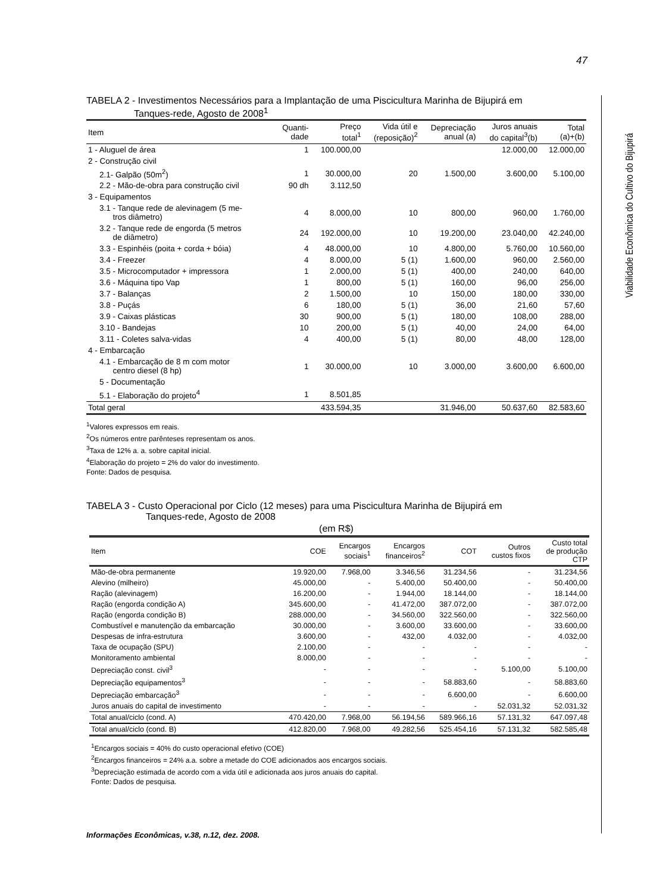47
Viabilidade Econômica do Cultivo do Bijupirá
TABELA 2 - Investimentos Necessários para a Implantação de uma Piscicultura Marinha de Bijupirá em
Tanques-rede, Agosto de 2008<sup>1</sup>
| Item | Quanti- dade | Preço total<sup>1</sup> | Vida útil e (reposição)<sup>2</sup> | Depreciação anual (a) | Juros anuais do capital<sup>3</sup>(b) | Total (a)+(b) |
| --- | --- | --- | --- | --- | --- | --- |
| 1 - Aluguel de área | 1 | 100.000,00 | | | 12.000,00 | 12.000,00 |
| 2 - Construção civil | | | | | | |
| 2.1- Galpão (50m<sup>2</sup>) | 1 | 30.000,00 | 20 | 1.500,00 | 3.600,00 | 5.100,00 |
| 2.2 - Mão-de-obra para construção civil | 90 dh | 3.112,50 | | | | |
| 3 - Equipamentos | | | | | | |
| 3.1 - Tanque rede de alevinagem (5 me- tros diâmetro) | 4 | 8.000,00 | 10 | 800,00 | 960,00 | 1.760,00 |
| 3.2 - Tanque rede de engorda (5 metros de diâmetro) | 24 | 192.000,00 | 10 | 19.200,00 | 23.040,00 | 42.240,00 |
| 3.3 - Espinhéis (poita + corda + bóia) | 4 | 48.000,00 | 10 | 4.800,00 | 5.760,00 | 10.560,00 |
| 3.4 - Freezer | 4 | 8.000,00 | 5 (1) | 1.600,00 | 960,00 | 2.560,00 |
| 3.5 - Microcomputador + impressora | 1 | 2.000,00 | 5 (1) | 400,00 | 240,00 | 640,00 |
| 3.6 - Máquina tipo Vap | 1 | 800,00 | 5 (1) | 160,00 | 96,00 | 256,00 |
| 3.7 - Balanças | 2 | 1.500,00 | 10 | 150,00 | 180,00 | 330,00 |
| 3.8 - Puçás | 6 | 180,00 | 5 (1) | 36,00 | 21,60 | 57,60 |
| 3.9 - Caixas plásticas | 30 | 900,00 | 5 (1) | 180,00 | 108,00 | 288,00 |
| 3.10 - Bandejas | 10 | 200,00 | 5 (1) | 40,00 | 24,00 | 64,00 |
| 3.11 - Coletes salva-vidas | 4 | 400,00 | 5 (1) | 80,00 | 48,00 | 128,00 |
| 4 - Embarcação | | | | | | |
| 4.1 - Embarcação de 8 m com motor centro diesel (8 hp) | 1 | 30.000,00 | 10 | 3.000,00 | 3.600,00 | 6.600,00 |
| 5 - Documentação | | | | | | |
| 5.1 - Elaboração do projeto<sup>4</sup> | 1 | 8.501,85 | | | | |
| Total geral | | 433.594,35 | | 31.946,00 | 50.637,60 | 82.583,60 |
<sup>1</sup> Valores expressos em reais.
<sup>2</sup> Os números entre parênteses representam os anos.
<sup>3</sup> Taxa de 12% a. a. sobre capital inicial.
<sup>4</sup> Elaboração do projeto = 2% do valor do investimento.
Fonte: Dados de pesquisa.
TABELA 3 - Custo Operacional por Ciclo (12 meses) para uma Piscicultura Marinha de Bijupirá em
Tanques-rede, Agosto de 2008
(em R$)
| Item | COE | Encargos sociais<sup>1</sup> | Encargos financeiros<sup>2</sup> | COT | Outros custos fixos | Custo total de produção CTP |
| --- | --- | --- | --- | --- | --- | --- |
| Mão-de-obra permanente | 19.920,00 | 7.968,00 | 3.346,56 | 31.234,56 | - | 31.234,56 |
| Alevino (milheiro) | 45.000,00 | - | 5.400,00 | 50.400,00 | - | 50.400,00 |
| Ração (alevinagem) | 16.200,00 | - | 1.944,00 | 18.144,00 | - | 18.144,00 |
| Ração (engorda condição A) | 345.600,00 | - | 41.472,00 | 387.072,00 | - | 387.072,00 |
| Ração (engorda condição B) | 288.000,00 | - | 34.560,00 | 322.560,00 | - | 322.560,00 |
| Combustível e manutenção da embarcação | 30.000,00 | - | 3.600,00 | 33.600,00 | - | 33.600,00 |
| Despesas de infra-estrutura | 3.600,00 | - | 432,00 | 4.032,00 | - | 4.032,00 |
| Taxa de ocupação (SPU) | 2.100,00 | - | - | - | - | - |
| Monitoramento ambiental | 8.000,00 | - | - | - | - | - |
| Depreciação const. civil<sup>3</sup> | - | - | - | - | 5.100,00 | 5.100,00 |
| Depreciação equipamentos<sup>3</sup> | - | - | - | 58.883,60 | - | 58.883,60 |
| Depreciação embarcação<sup>3</sup> | - | - | - | 6.600,00 | - | 6.600,00 |
| Juros anuais do capital de investimento | - | - | - | - | 52.031,32 | 52.031,32 |
| Total anual/ciclo (cond. A) | 470.420,00 | 7.968,00 | 56.194,56 | 589.966,16 | 57.131,32 | 647.097,48 |
| Total anual/ciclo (cond. B) | 412.820,00 | 7.968,00 | 49.282,56 | 525.454,16 | 57.131,32 | 582.585,48 |
<sup>1</sup> Encargos sociais = 40% do custo operacional efetivo (COE)
<sup>2</sup> Encargos financeiros = 24% a.a. sobre a metade do COE adicionados aos encargos sociais.
<sup>3</sup> Depreciação estimada de acordo com a vida útil e adicionada aos juros anuais do capital.
Fonte: Dados de pesquisa.
Informações Econômicas, v.38, n.12, dez. 2008.